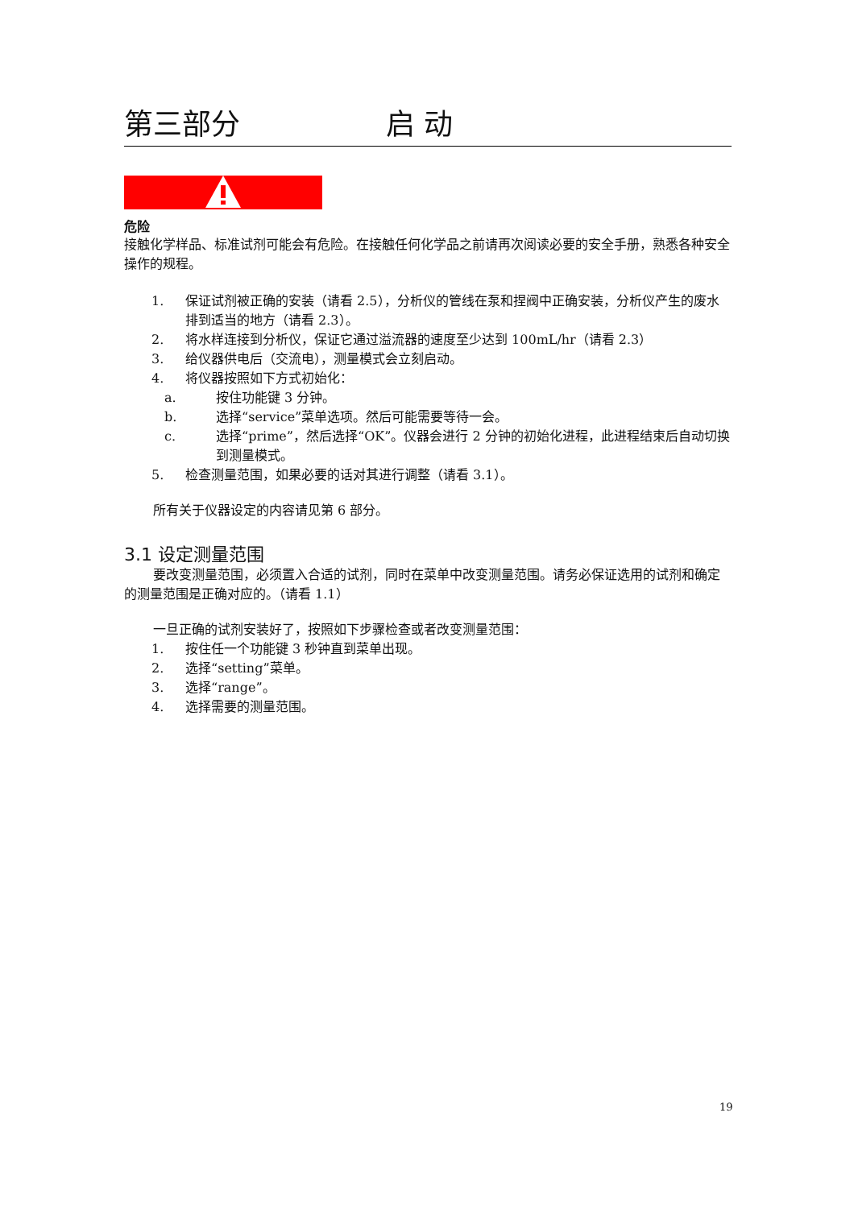第三部分 启 动
危险
接触化学样品、标准试剂可能会有危险。在接触任何化学品之前请再次阅读必要的安全手册，熟悉各种安全操作的规程。
1. 保证试剂被正确的安装（请看 2.5），分析仪的管线在泵和捏阀中正确安装，分析仪产生的废水排到适当的地方（请看 2.3）。
2. 将水样连接到分析仪，保证它通过溢流器的速度至少达到 100mL/hr（请看 2.3）
3. 给仪器供电后（交流电），测量模式会立刻启动。
4. 将仪器按照如下方式初始化：
a. 按住功能键 3 分钟。
b. 选择“service”菜单选项。然后可能需要等待一会。
c. 选择“prime”，然后选择“OK”。仪器会进行 2 分钟的初始化进程，此进程结束后自动切换到测量模式。
5. 检查测量范围，如果必要的话对其进行调整（请看 3.1）。
所有关于仪器设定的内容请见第 6 部分。
3.1 设定测量范围
要改变测量范围，必须置入合适的试剂，同时在菜单中改变测量范围。请务必保证选用的试剂和确定的测量范围是正确对应的。（请看 1.1）
一旦正确的试剂安装好了，按照如下步骤检查或者改变测量范围：
1. 按住任一个功能键 3 秒钟直到菜单出现。
2. 选择“setting”菜单。
3. 选择“range”。
4. 选择需要的测量范围。
19